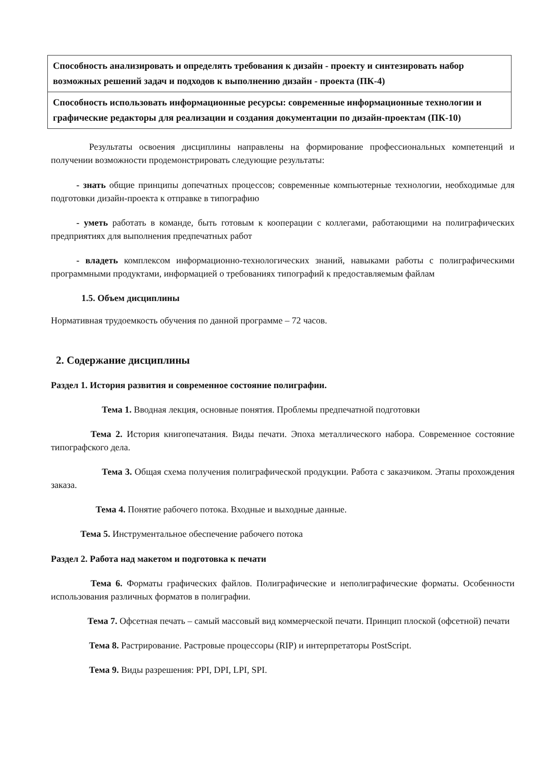| Способность анализировать и определять требования к дизайн - проекту и синтезировать набор возможных решений задач и подходов к выполнению дизайн - проекта (ПК-4) |
| Способность использовать информационные ресурсы: современные информационные технологии и графические редакторы для реализации и создания документации по дизайн-проектам (ПК-10) |
Результаты освоения дисциплины направлены на формирование профессиональных компетенций и получении возможности продемонстрировать следующие результаты:
- знать общие принципы допечатных процессов; современные компьютерные технологии, необходимые для подготовки дизайн-проекта к отправке в типографию
- уметь работать в команде, быть готовым к кооперации с коллегами, работающими на полиграфических предприятиях для выполнения предпечатных работ
- владеть комплексом информационно-технологических знаний, навыками работы с полиграфическими программными продуктами, информацией о требованиях типографий к предоставляемым файлам
1.5. Объем дисциплины
Нормативная трудоемкость обучения по данной программе – 72 часов.
2. Содержание дисциплины
Раздел 1. История развития и современное состояние полиграфии.
Тема 1. Вводная лекция, основные понятия. Проблемы предпечатной подготовки
Тема 2. История книгопечатания. Виды печати. Эпоха металлического набора. Современное состояние типографского дела.
Тема 3. Общая схема получения полиграфической продукции. Работа с заказчиком. Этапы прохождения заказа.
Тема 4. Понятие рабочего потока. Входные и выходные данные.
Тема 5. Инструментальное обеспечение рабочего потока
Раздел 2. Работа над макетом и подготовка к печати
Тема 6. Форматы графических файлов. Полиграфические и неполиграфические форматы. Особенности использования различных форматов в полиграфии.
Тема 7. Офсетная печать – самый массовый вид коммерческой печати. Принцип плоской (офсетной) печати
Тема 8. Растрирование. Растровые процессоры (RIP) и интерпретаторы PostScript.
Тема 9. Виды разрешения: PPI, DPI, LPI, SPI.